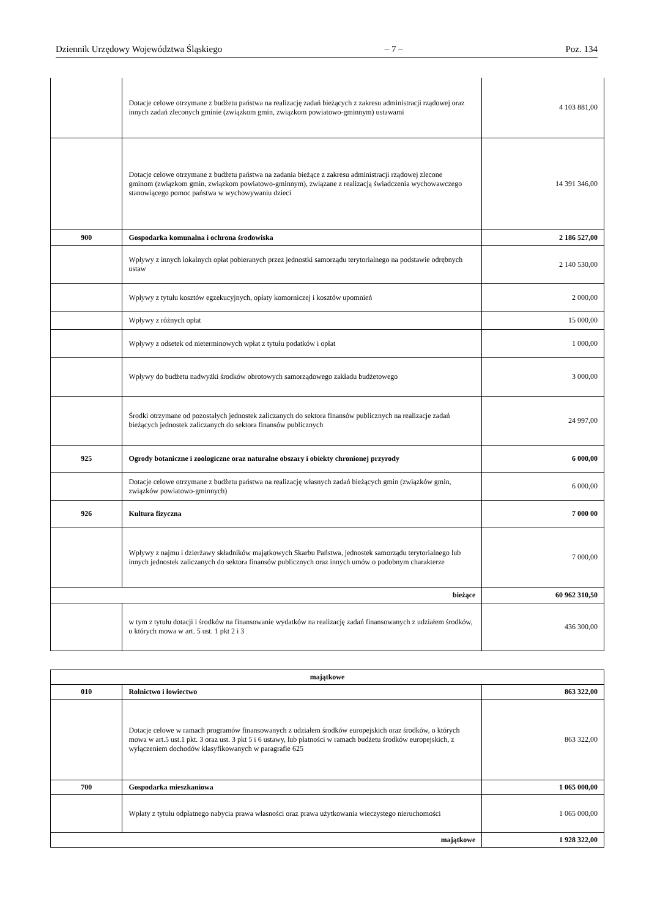Dziennik Urzędowy Województwa Śląskiego – 7 – Poz. 134
| | Dotacje celowe otrzymane z budżetu państwa na realizację zadań bieżących z zakresu administracji rządowej oraz innych zadań zleconych gminie (związkom gmin, związkom powiatowo-gminnym) ustawami | 4 103 881,00 |
| | Dotacje celowe otrzymane z budżetu państwa na zadania bieżące z zakresu administracji rządowej zlecone gminom (związkom gmin, związkom powiatowo-gminnym), związane z realizacją świadczenia wychowawczego stanowiącego pomoc państwa w wychowywaniu dzieci | 14 391 346,00 |
| 900 | Gospodarka komunalna i ochrona środowiska | 2 186 527,00 |
| | Wpływy z innych lokalnych opłat pobieranych przez jednostki samorządu terytorialnego na podstawie odrębnych ustaw | 2 140 530,00 |
| | Wpływy z tytułu kosztów egzekucyjnych, opłaty komorniczej i kosztów upomnień | 2 000,00 |
| | Wpływy z różnych opłat | 15 000,00 |
| | Wpływy z odsetek od nieterminowych wpłat z tytułu podatków i opłat | 1 000,00 |
| | Wpływy do budżetu nadwyżki środków obrotowych samorządowego zakładu budżetowego | 3 000,00 |
| | Środki otrzymane od pozostałych jednostek zaliczanych do sektora finansów publicznych na realizacje zadań bieżących jednostek zaliczanych do sektora finansów publicznych | 24 997,00 |
| 925 | Ogrody botaniczne i zoologiczne oraz naturalne obszary i obiekty chronionej przyrody | 6 000,00 |
| | Dotacje celowe otrzymane z budżetu państwa na realizację własnych zadań bieżących gmin (związków gmin, związków powiatowo-gminnych) | 6 000,00 |
| 926 | Kultura fizyczna | 7 000 00 |
| | Wpływy z najmu i dzierżawy składników majątkowych Skarbu Państwa, jednostek samorządu terytorialnego lub innych jednostek zaliczanych do sektora finansów publicznych oraz innych umów o podobnym charakterze | 7 000,00 |
| bieżące | | 60 962 310,50 |
| | w tym z tytułu dotacji i środków na finansowanie wydatków na realizację zadań finansowanych z udziałem środków, o których mowa w art. 5 ust. 1 pkt 2 i 3 | 436 300,00 |
| majątkowe | | |
| 010 | Rolnictwo i łowiectwo | 863 322,00 |
| | Dotacje celowe w ramach programów finansowanych z udziałem środków europejskich oraz środków, o których mowa w art.5 ust.1 pkt. 3 oraz ust. 3 pkt 5 i 6 ustawy, lub płatności w ramach budżetu środków europejskich, z wyłączeniem dochodów klasyfikowanych w paragrafie 625 | 863 322,00 |
| 700 | Gospodarka mieszkaniowa | 1 065 000,00 |
| | Wpłaty z tytułu odpłatnego nabycia prawa własności oraz prawa użytkowania wieczystego nieruchomości | 1 065 000,00 |
| majątkowe | | 1 928 322,00 |